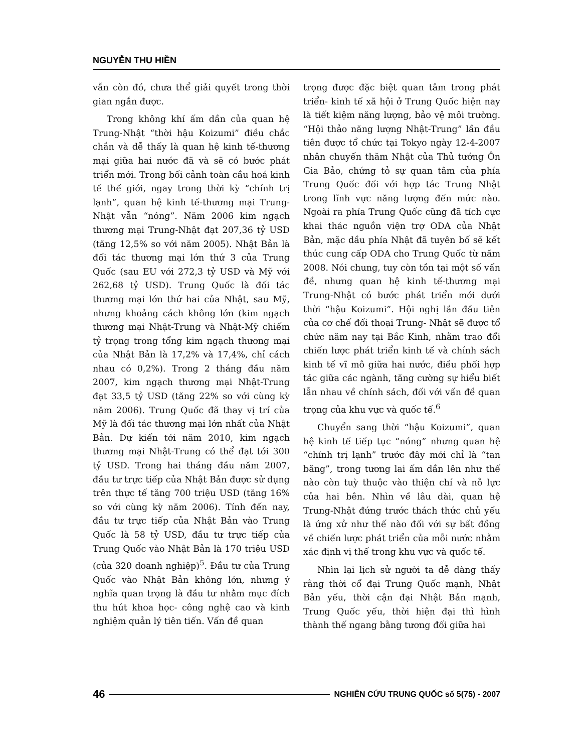NGUYỄN THU HIỀN
vẫn còn đó, chưa thể giải quyết trong thời gian ngắn được.
Trong không khí ấm dần của quan hệ Trung-Nhật “thời hậu Koizumi” điều chắc chắn và dễ thấy là quan hệ kinh tế-thương mại giữa hai nước đã và sẽ có bước phát triển mới. Trong bối cảnh toàn cầu hoá kinh tế thế giới, ngay trong thời kỳ “chính trị lạnh”, quan hệ kinh tế-thương mại Trung-Nhật vẫn “nóng”. Năm 2006 kim ngạch thương mại Trung-Nhật đạt 207,36 tỷ USD (tăng 12,5% so với năm 2005). Nhật Bản là đối tác thương mại lớn thứ 3 của Trung Quốc (sau EU với 272,3 tỷ USD và Mỹ với 262,68 tỷ USD). Trung Quốc là đối tác thương mại lớn thứ hai của Nhật, sau Mỹ, nhưng khoảng cách không lớn (kim ngạch thương mại Nhật-Trung và Nhật-Mỹ chiếm tỷ trọng trong tổng kim ngạch thương mại của Nhật Bản là 17,2% và 17,4%, chỉ cách nhau có 0,2%). Trong 2 tháng đầu năm 2007, kim ngạch thương mại Nhật-Trung đạt 33,5 tỷ USD (tăng 22% so với cùng kỳ năm 2006). Trung Quốc đã thay vị trí của Mỹ là đối tác thương mại lớn nhất của Nhật Bản. Dự kiến tới năm 2010, kim ngạch thương mại Nhật-Trung có thể đạt tới 300 tỷ USD. Trong hai tháng đầu năm 2007, đầu tư trực tiếp của Nhật Bản được sử dụng trên thực tế tăng 700 triệu USD (tăng 16% so với cùng kỳ năm 2006). Tính đến nay, đầu tư trực tiếp của Nhật Bản vào Trung Quốc là 58 tỷ USD, đầu tư trực tiếp của Trung Quốc vào Nhật Bản là 170 triệu USD (của 320 doanh nghiệp)<sup>5</sup>. Đầu tư của Trung Quốc vào Nhật Bản không lớn, nhưng ý nghĩa quan trọng là đầu tư nhằm mục đích thu hút khoa học- công nghệ cao và kinh nghiệm quản lý tiên tiến. Vấn đề quan
trọng được đặc biệt quan tâm trong phát triển- kinh tế xã hội ở Trung Quốc hiện nay là tiết kiệm năng lượng, bảo vệ môi trường. “Hội thảo năng lượng Nhật-Trung” lần đầu tiên được tổ chức tại Tokyo ngày 12-4-2007 nhân chuyến thăm Nhật của Thủ tướng Ôn Gia Bảo, chứng tỏ sự quan tâm của phía Trung Quốc đối với hợp tác Trung Nhật trong lĩnh vực năng lượng đến mức nào. Ngoài ra phía Trung Quốc cũng đã tích cực khai thác nguồn viện trợ ODA của Nhật Bản, mặc dầu phía Nhật đã tuyên bố sẽ kết thúc cung cấp ODA cho Trung Quốc từ năm 2008. Nói chung, tuy còn tồn tại một số vấn đề, nhưng quan hệ kinh tế-thương mại Trung-Nhật có bước phát triển mới dưới thời “hậu Koizumi”. Hội nghị lần đầu tiên của cơ chế đối thoại Trung- Nhật sẽ được tổ chức năm nay tại Bắc Kinh, nhằm trao đổi chiến lược phát triển kinh tế và chính sách kinh tế vĩ mô giữa hai nước, điều phối hợp tác giữa các ngành, tăng cường sự hiểu biết lẫn nhau về chính sách, đối với vấn đề quan trọng của khu vực và quốc tế.<sup>6</sup>
Chuyển sang thời “hậu Koizumi”, quan hệ kinh tế tiếp tục “nóng” nhưng quan hệ “chính trị lạnh” trước đây mới chỉ là “tan băng”, trong tương lai ấm dần lên như thế nào còn tuỳ thuộc vào thiện chí và nỗ lực của hai bên. Nhìn về lâu dài, quan hệ Trung-Nhật đứng trước thách thức chủ yếu là ứng xử như thế nào đối với sự bất đồng về chiến lược phát triển của mỗi nước nhằm xác định vị thế trong khu vực và quốc tế.
Nhìn lại lịch sử người ta dễ dàng thấy rằng thời cổ đại Trung Quốc mạnh, Nhật Bản yếu, thời cận đại Nhật Bản mạnh, Trung Quốc yếu, thời hiện đại thì hình thành thế ngang bằng tương đối giữa hai
46 NGHIÊN CỨU TRUNG QUỐC số 5(75) - 2007